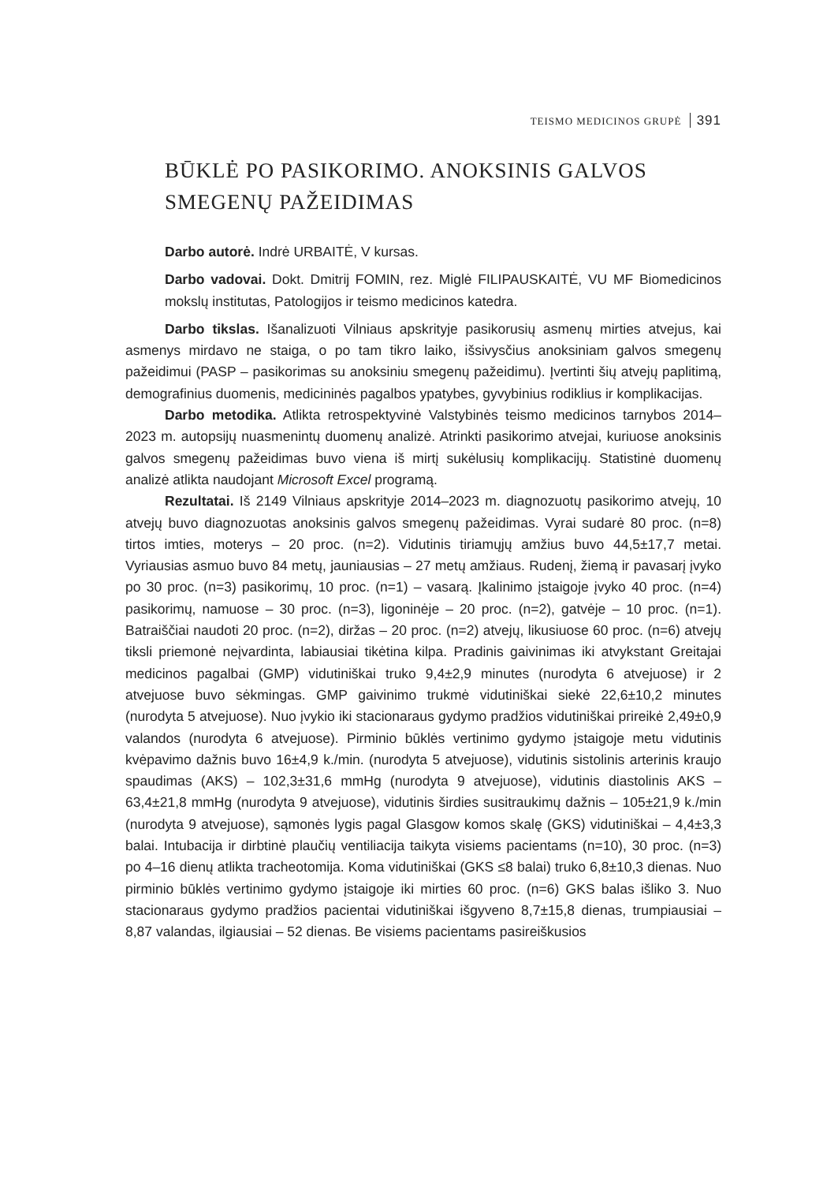TEISMO MEDICINOS GRUPĖ 391
BŪKLĖ PO PASIKORIMO. ANOKSINIS GALVOS SMEGENŲ PAŽEIDIMAS
Darbo autorė. Indrė URBAITĖ, V kursas.
Darbo vadovai. Dokt. Dmitrij FOMIN, rez. Miglė FILIPAUSKAITĖ, VU MF Biomedicinos mokslų institutas, Patologijos ir teismo medicinos katedra.
Darbo tikslas. Išanalizuoti Vilniaus apskrityje pasikorusių asmenų mirties atvejus, kai asmenys mirdavo ne staiga, o po tam tikro laiko, išsivysčius anoksiniam galvos smegenų pažeidimui (PASP – pasikorimas su anoksiniu smegenų pažeidimu). Įvertinti šių atvejų paplitimą, demografinius duomenis, medicininės pagalbos ypatybes, gyvybinius rodiklius ir komplikacijas.
Darbo metodika. Atlikta retrospektyvinė Valstybinės teismo medicinos tarnybos 2014–2023 m. autopsijų nuasmenintų duomenų analizė. Atrinkti pasikorimo atvejai, kuriuose anoksinis galvos smegenų pažeidimas buvo viena iš mirtį sukėlusių komplikacijų. Statistinė duomenų analizė atlikta naudojant Microsoft Excel programą.
Rezultatai. Iš 2149 Vilniaus apskrityje 2014–2023 m. diagnozuotų pasikorimo atvejų, 10 atvejų buvo diagnozuotas anoksinis galvos smegenų pažeidimas. Vyrai sudarė 80 proc. (n=8) tirtos imties, moterys – 20 proc. (n=2). Vidutinis tiriamųjų amžius buvo 44,5±17,7 metai. Vyriausias asmuo buvo 84 metų, jauniausias – 27 metų amžiaus. Rudenį, žiemą ir pavasarį įvyko po 30 proc. (n=3) pasikorimų, 10 proc. (n=1) – vasarą. Įkalinimo įstaigoje įvyko 40 proc. (n=4) pasikorimų, namuose – 30 proc. (n=3), ligoninėje – 20 proc. (n=2), gatvėje – 10 proc. (n=1). Batraiščiai naudoti 20 proc. (n=2), diržas – 20 proc. (n=2) atvejų, likusiuose 60 proc. (n=6) atvejų tiksli priemonė neįvardinta, labiausiai tikėtina kilpa. Pradinis gaivinimas iki atvykstant Greitajai medicinos pagalbai (GMP) vidutiniškai truko 9,4±2,9 minutes (nurodyta 6 atvejuose) ir 2 atvejuose buvo sėkmingas. GMP gaivinimo trukmė vidutiniškai siekė 22,6±10,2 minutes (nurodyta 5 atvejuose). Nuo įvykio iki stacionaraus gydymo pradžios vidutiniškai prireikė 2,49±0,9 valandos (nurodyta 6 atvejuose). Pirminio būklės vertinimo gydymo įstaigoje metu vidutinis kvėpavimo dažnis buvo 16±4,9 k./min. (nurodyta 5 atvejuose), vidutinis sistolinis arterinis kraujo spaudimas (AKS) – 102,3±31,6 mmHg (nurodyta 9 atvejuose), vidutinis diastolinis AKS – 63,4±21,8 mmHg (nurodyta 9 atvejuose), vidutinis širdies susitraukimų dažnis – 105±21,9 k./min (nurodyta 9 atvejuose), sąmonės lygis pagal Glasgow komos skalę (GKS) vidutiniškai – 4,4±3,3 balai. Intubacija ir dirbtinė plaučių ventiliacija taikyta visiems pacientams (n=10), 30 proc. (n=3) po 4–16 dienų atlikta tracheotomija. Koma vidutiniškai (GKS ≤8 balai) truko 6,8±10,3 dienas. Nuo pirminio būklės vertinimo gydymo įstaigoje iki mirties 60 proc. (n=6) GKS balas išliko 3. Nuo stacionaraus gydymo pradžios pacientai vidutiniškai išgyveno 8,7±15,8 dienas, trumpiausiai – 8,87 valandas, ilgiausiai – 52 dienas. Be visiems pacientams pasireiškusios